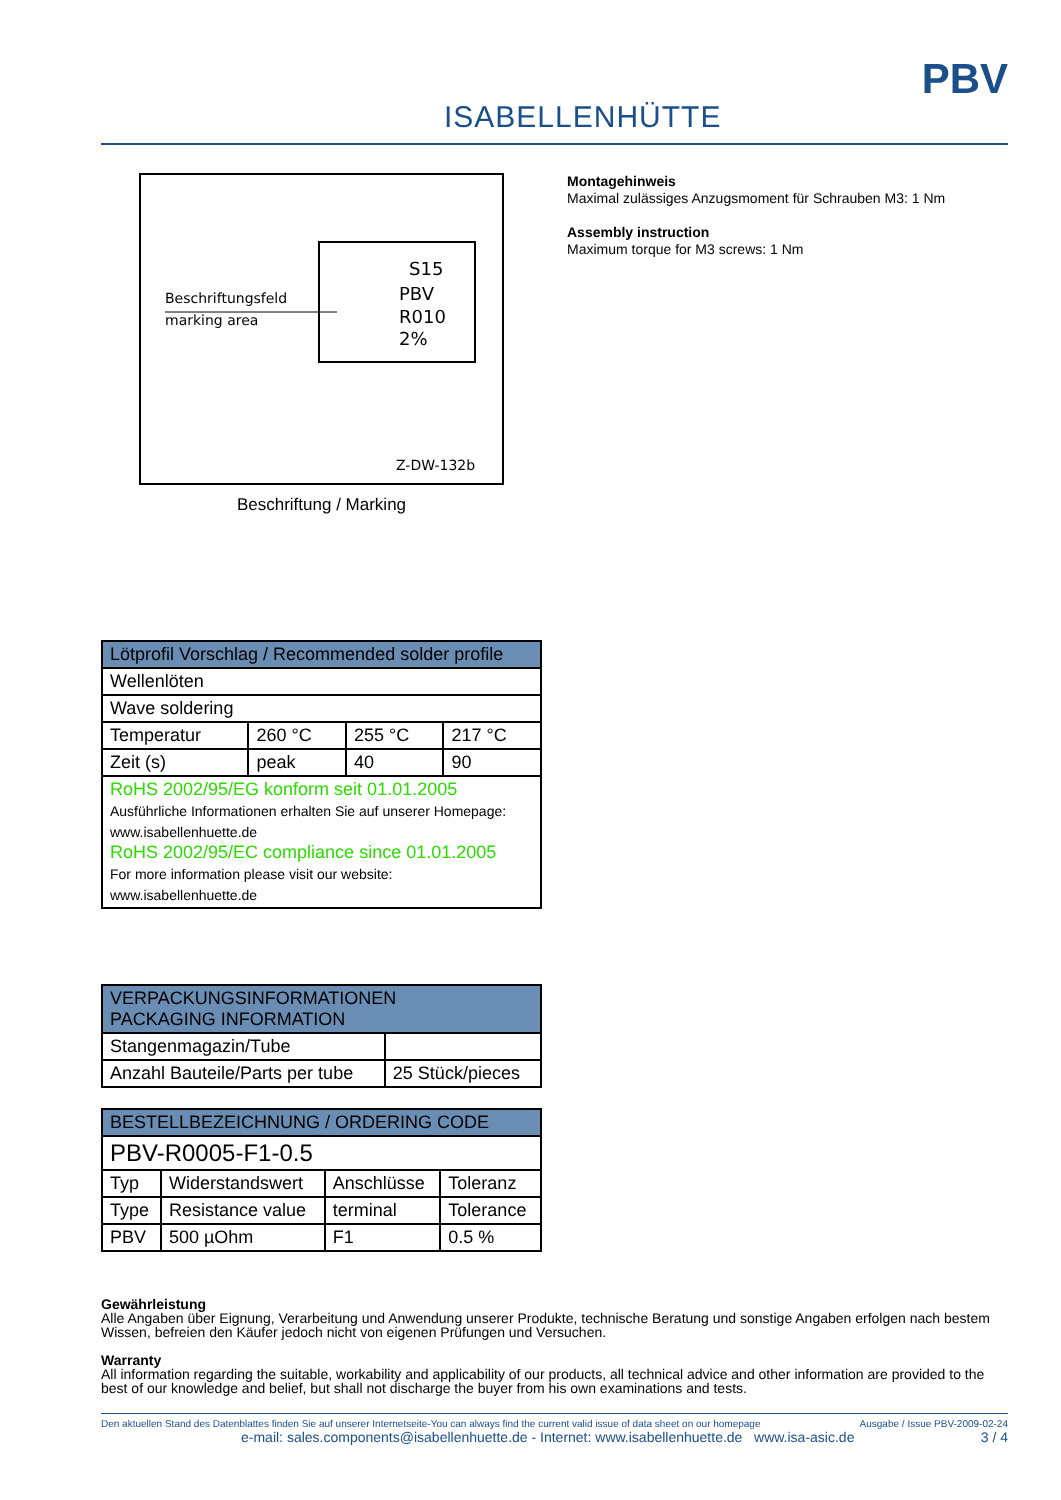ISABELLENHÜTTE
PBV
Beschriftungsfeld
marking area
S15
PBV
R010
2%
Z-DW-132b
Beschriftung / Marking
Montagehinweis
Maximal zulässiges Anzugsmoment für Schrauben M3: 1 Nm
Assembly instruction
Maximum torque for M3 screws: 1 Nm
| Lötprofil Vorschlag / Recommended solder profile | | | |
| --- | --- | --- | --- |
| Wellenlöten | | | |
| Wave soldering | | | |
| Temperatur | 260 °C | 255 °C | 217 °C |
| Zeit (s) | peak | 40 | 90 |
| RoHS 2002/95/EG konform seit 01.01.2005 Ausführliche Informationen erhalten Sie auf unserer Homepage: www.isabellenhuette.de RoHS 2002/95/EC compliance since 01.01.2005 For more information please visit our website: www.isabellenhuette.de | | | |
| VERPACKUNGSINFORMATIONEN PACKAGING INFORMATION | |
| --- | --- |
| Stangenmagazin/Tube | |
| Anzahl Bauteile/Parts per tube | 25 Stück/pieces |
| BESTELLBEZEICHNUNG / ORDERING CODE | | | |
| --- | --- | --- | --- |
| PBV-R0005-F1-0.5 | | | |
| Typ | Widerstandswert | Anschlüsse | Toleranz |
| Type | Resistance value | terminal | Tolerance |
| PBV | 500 µOhm | F1 | 0.5 % |
Gewährleistung
Alle Angaben über Eignung, Verarbeitung und Anwendung unserer Produkte, technische Beratung und sonstige Angaben erfolgen nach bestem Wissen, befreien den Käufer jedoch nicht von eigenen Prüfungen und Versuchen.
Warranty
All information regarding the suitable, workability and applicability of our products, all technical advice and other information are provided to the best of our knowledge and belief, but shall not discharge the buyer from his own examinations and tests.
Den aktuellen Stand des Datenblattes finden Sie auf unserer Internetseite-You can always find the current valid issue of data sheet on our homepage Ausgabe / Issue PBV-2009-02-24
e-mail: sales.components@isabellenhuette.de - Internet: www.isabellenhuette.de www.isa-asic.de 3 / 4